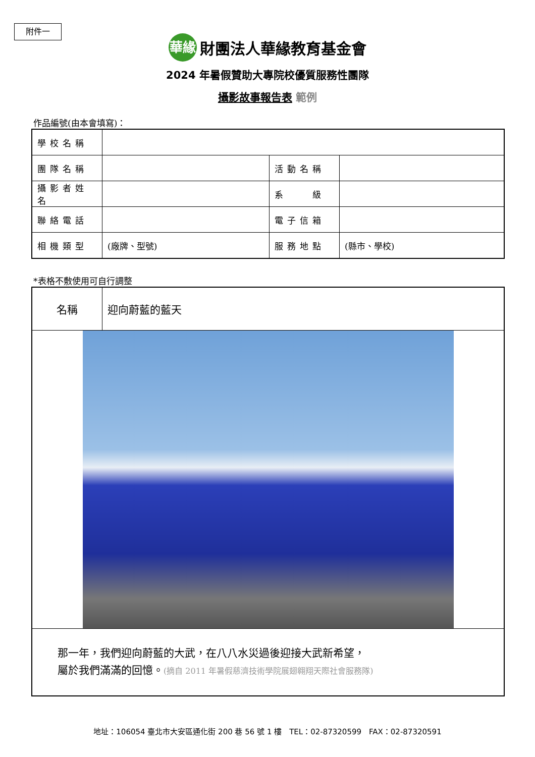附件一
華緣
財團法人華緣教育基金會
2024 年暑假贊助大專院校優質服務性團隊
攝影故事報告表 範例
作品編號(由本會填寫)：
| 學校名稱 | | | |
| 團隊名稱 | | 活動名稱 | |
| 攝影者姓名 | | 系 級 | |
| 聯絡電話 | | 電子信箱 | |
| 相機類型 | (廠牌、型號) | 服務地點 | (縣市、學校) |
*表格不敷使用可自行調整
| 名稱 | 迎向蔚藍的藍天 |
| 那一年，我們迎向蔚藍的大武，在八八水災過後迎接大武新希望， 屬於我們滿滿的回憶。 (摘自 2011 年暑假慈濟技術學院展翅翱翔天際社會服務隊) | |
地址：106054 臺北市大安區通化街 200 巷 56 號 1 樓　TEL：02-87320599　FAX：02-87320591